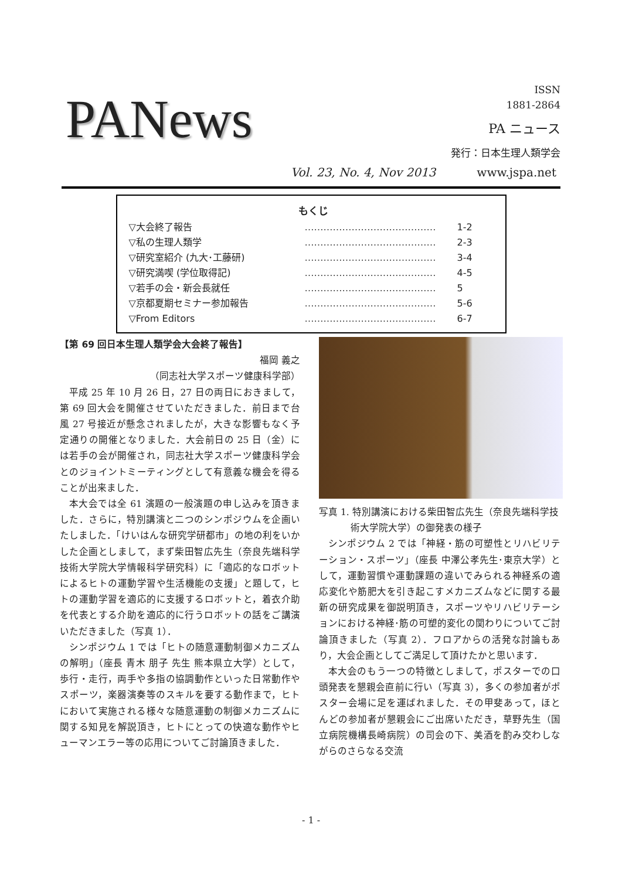PANews
ISSN
1881-2864
PA ニュース
発行：日本生理人類学会
Vol. 23, No. 4, Nov 2013 www.jspa.net
もくじ
▽大会終了報告 …………………………………… 1-2
▽私の生理人類学 …………………………………… 2-3
▽研究室紹介 (九大･工藤研) …………………………………… 3-4
▽研究満喫 (学位取得記) …………………………………… 4-5
▽若手の会・新会長就任 …………………………………… 5
▽京都夏期セミナー参加報告 …………………………………… 5-6
▽From Editors …………………………………… 6-7
【第 69 回日本生理人類学会大会終了報告】
福岡 義之
（同志社大学スポーツ健康科学部）
平成 25 年 10 月 26 日，27 日の両日におきまして，第 69 回大会を開催させていただきました．前日まで台風 27 号接近が懸念されましたが，大きな影響もなく予定通りの開催となりました．大会前日の 25 日（金）には若手の会が開催され，同志社大学スポーツ健康科学会とのジョイントミーティングとして有意義な機会を得ることが出来ました．
本大会では全 61 演題の一般演題の申し込みを頂きました．さらに，特別講演と二つのシンポジウムを企画いたしました．「けいはんな研究学研都市」の地の利をいかした企画としまして，まず柴田智広先生（奈良先端科学技術大学院大学情報科学研究科）に「適応的なロボットによるヒトの運動学習や生活機能の支援」と題して，ヒトの運動学習を適応的に支援するロボットと，着衣介助を代表とする介助を適応的に行うロボットの話をご講演いただきました（写真 1）．
シンポジウム 1 では「ヒトの随意運動制御メカニズムの解明」（座長 青木 朋子 先生 熊本県立大学）として，歩行・走行，両手や多指の協調動作といった日常動作やスポーツ，楽器演奏等のスキルを要する動作まで，ヒトにおいて実施される様々な随意運動の制御メカニズムに関する知見を解説頂き，ヒトにとっての快適な動作やヒューマンエラー等の応用についてご討論頂きました．
写真 1. 特別講演における柴田智広先生（奈良先端科学技術大学院大学）の御発表の様子
シンポジウム 2 では「神経・筋の可塑性とリハビリテーション・スポーツ」（座長 中澤公孝先生･東京大学）として，運動習慣や運動課題の違いでみられる神経系の適応変化や筋肥大を引き起こすメカニズムなどに関する最新の研究成果を御説明頂き，スポーツやリハビリテーションにおける神経･筋の可塑的変化の関わりについてご討論頂きました（写真 2）．フロアからの活発な討論もあり，大会企画としてご満足して頂けたかと思います．
本大会のもう一つの特徴としまして，ポスターでの口頭発表を懇親会直前に行い（写真 3），多くの参加者がポスター会場に足を運ばれました．その甲斐あって，ほとんどの参加者が懇親会にご出席いただき，草野先生（国立病院機構長崎病院）の司会の下、美酒を酌み交わしながらのさらなる交流
- 1 -